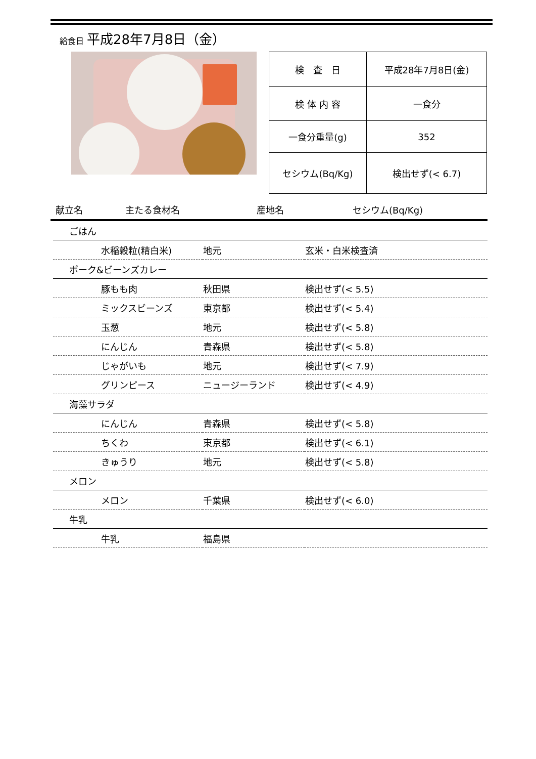給食日 平成28年7月8日（金）
| 検 査 日 | 平成28年7月8日(金) |
| 検 体 内 容 | 一食分 |
| 一食分重量(g) | 352 |
| セシウム(Bq/Kg) | 検出せず(< 6.7) |
献立名 主たる食材名 産地名 セシウム(Bq/Kg)
| ごはん | | |
| 水稲穀粒(精白米) | 地元 | 玄米・白米検査済 |
| ポーク&ビーンズカレー | | |
| 豚もも肉 | 秋田県 | 検出せず(< 5.5) |
| ミックスビーンズ | 東京都 | 検出せず(< 5.4) |
| 玉葱 | 地元 | 検出せず(< 5.8) |
| にんじん | 青森県 | 検出せず(< 5.8) |
| じゃがいも | 地元 | 検出せず(< 7.9) |
| グリンピース | ニュージーランド | 検出せず(< 4.9) |
| 海藻サラダ | | |
| にんじん | 青森県 | 検出せず(< 5.8) |
| ちくわ | 東京都 | 検出せず(< 6.1) |
| きゅうり | 地元 | 検出せず(< 5.8) |
| メロン | | |
| メロン | 千葉県 | 検出せず(< 6.0) |
| 牛乳 | | |
| 牛乳 | 福島県 | |